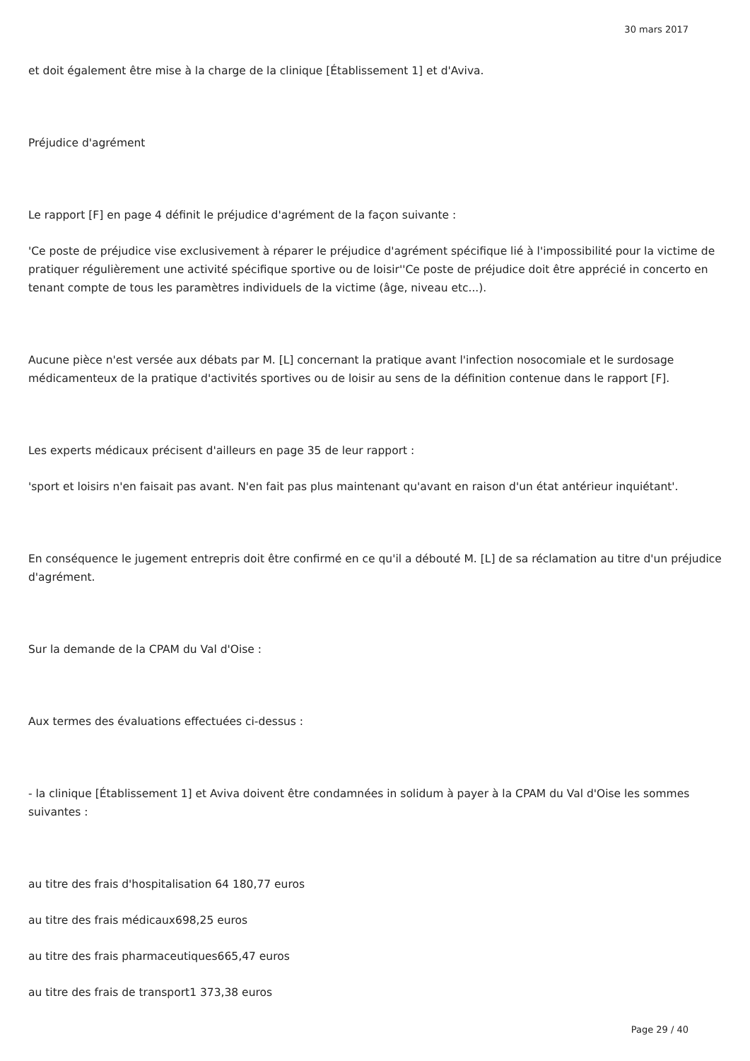30 mars 2017
et doit également être mise à la charge de la clinique [Établissement 1] et d'Aviva.
Préjudice d'agrément
Le rapport [F] en page 4 définit le préjudice d'agrément de la façon suivante :
'Ce poste de préjudice vise exclusivement à réparer le préjudice d'agrément spécifique lié à l'impossibilité pour la victime de pratiquer régulièrement une activité spécifique sportive ou de loisir''Ce poste de préjudice doit être apprécié in concerto en tenant compte de tous les paramètres individuels de la victime (âge, niveau etc...).
Aucune pièce n'est versée aux débats par M. [L] concernant la pratique avant l'infection nosocomiale et le surdosage médicamenteux de la pratique d'activités sportives ou de loisir au sens de la définition contenue dans le rapport [F].
Les experts médicaux précisent d'ailleurs en page 35 de leur rapport :
'sport et loisirs n'en faisait pas avant. N'en fait pas plus maintenant qu'avant en raison d'un état antérieur inquiétant'.
En conséquence le jugement entrepris doit être confirmé en ce qu'il a débouté M. [L] de sa réclamation au titre d'un préjudice d'agrément.
Sur la demande de la CPAM du Val d'Oise :
Aux termes des évaluations effectuées ci-dessus :
- la clinique [Établissement 1] et Aviva doivent être condamnées in solidum à payer à la CPAM du Val d'Oise les sommes suivantes :
au titre des frais d'hospitalisation 64 180,77 euros
au titre des frais médicaux698,25 euros
au titre des frais pharmaceutiques665,47 euros
au titre des frais de transport1 373,38 euros
Page 29 / 40